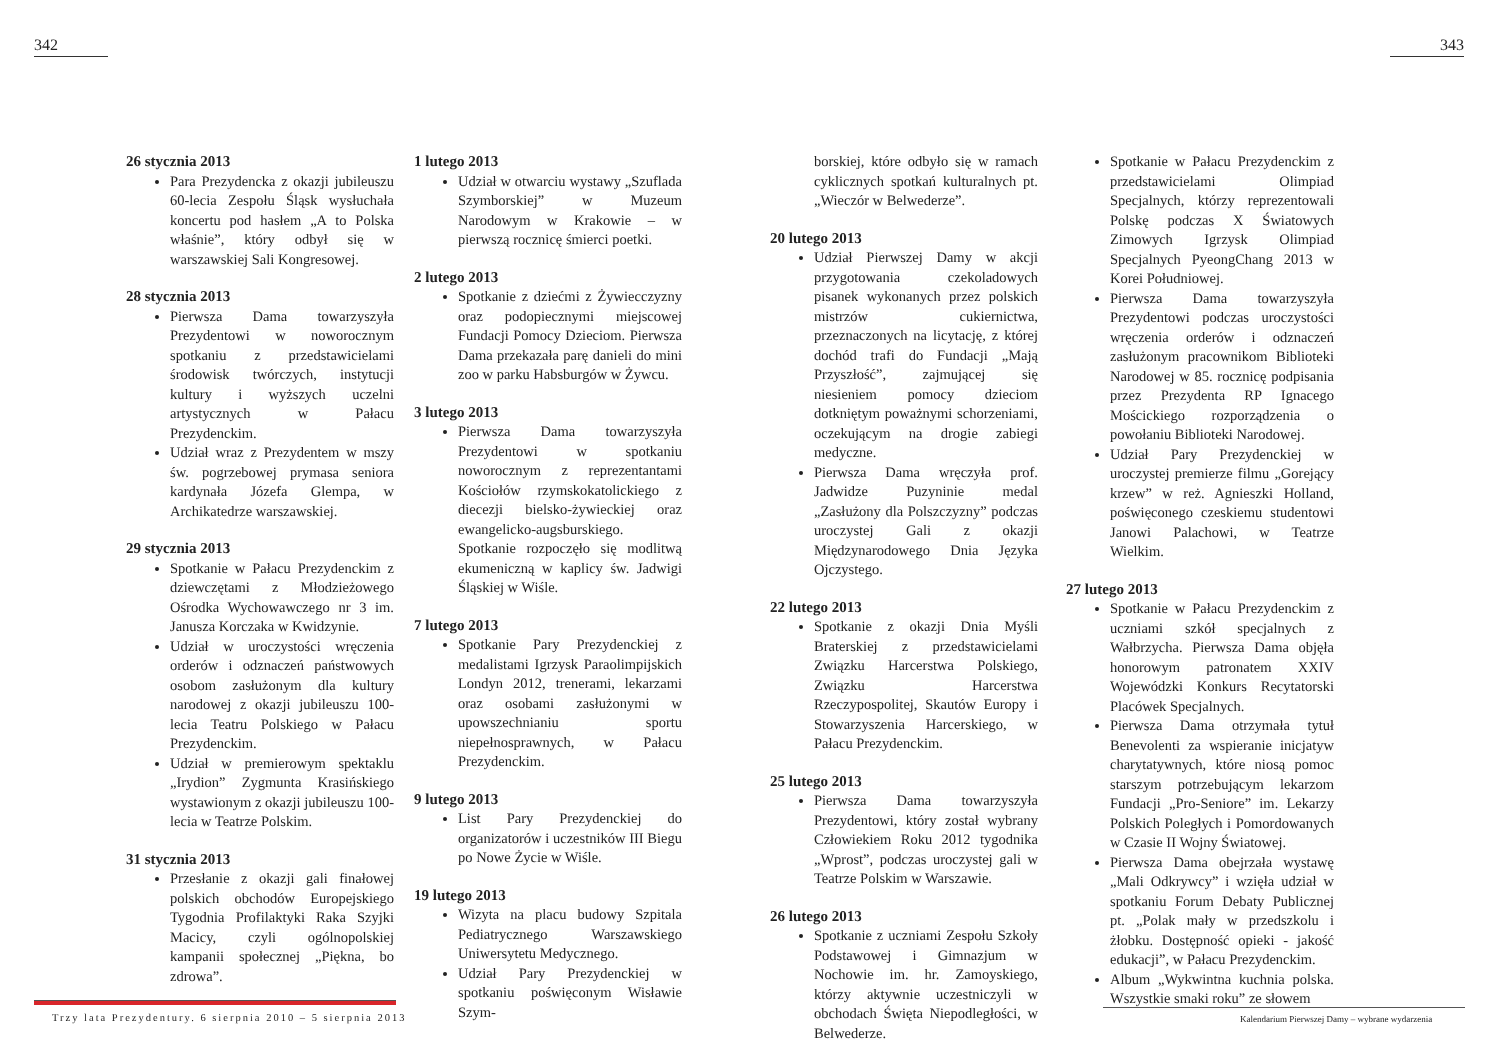342 343
26 stycznia 2013
Para Prezydencka z okazji jubileuszu 60-lecia Zespołu Śląsk wysłuchała koncertu pod hasłem „A to Polska właśnie”, który odbył się w warszawskiej Sali Kongresowej.
28 stycznia 2013
Pierwsza Dama towarzyszyła Prezydentowi w noworocznym spotkaniu z przedstawicielami środowisk twórczych, instytucji kultury i wyższych uczelni artystycznych w Pałacu Prezydenckim.
Udział wraz z Prezydentem w mszy św. pogrzebowej prymasa seniora kardynała Józefa Glempa, w Archikatedrze warszawskiej.
29 stycznia 2013
Spotkanie w Pałacu Prezydenckim z dziewczętami z Młodzieżowego Ośrodka Wychowawczego nr 3 im. Janusza Korczaka w Kwidzynie.
Udział w uroczystości wręczenia orderów i odznaczeń państwowych osobom zasłużonym dla kultury narodowej z okazji jubileuszu 100-lecia Teatru Polskiego w Pałacu Prezydenckim.
Udział w premierowym spektaklu „Irydion” Zygmunta Krasińskiego wystawionym z okazji jubileuszu 100-lecia w Teatrze Polskim.
31 stycznia 2013
Przesłanie z okazji gali finałowej polskich obchodów Europejskiego Tygodnia Profilaktyki Raka Szyjki Macicy, czyli ogólnopolskiej kampanii społecznej „Piękna, bo zdrowa”.
1 lutego 2013
Udział w otwarciu wystawy „Szuflada Szymborskiej” w Muzeum Narodowym w Krakowie – w pierwszą rocznicę śmierci poetki.
2 lutego 2013
Spotkanie z dziećmi z Żywiecczyzny oraz podopiecznymi miejscowej Fundacji Pomocy Dzieciom. Pierwsza Dama przekazała parę danieli do mini zoo w parku Habsburgów w Żywcu.
3 lutego 2013
Pierwsza Dama towarzyszyła Prezydentowi w spotkaniu noworocznym z reprezentantami Kościołów rzymskokatolickiego z diecezji bielsko-żywieckiej oraz ewangelicko-augsburskiego. Spotkanie rozpoczęło się modlitwą ekumeniczną w kaplicy św. Jadwigi Śląskiej w Wiśle.
7 lutego 2013
Spotkanie Pary Prezydenckiej z medalistami Igrzysk Paraolimpijskich Londyn 2012, trenerami, lekarzami oraz osobami zasłużonymi w upowszechnianiu sportu niepełnosprawnych, w Pałacu Prezydenckim.
9 lutego 2013
List Pary Prezydenckiej do organizatorów i uczestników III Biegu po Nowe Życie w Wiśle.
19 lutego 2013
Wizyta na placu budowy Szpitala Pediatrycznego Warszawskiego Uniwersytetu Medycznego.
Udział Pary Prezydenckiej w spotkaniu poświęconym Wisławie Szym-
borskiej, które odbyło się w ramach cyklicznych spotkań kulturalnych pt. „Wieczór w Belwederze”.
20 lutego 2013
Udział Pierwszej Damy w akcji przygotowania czekoladowych pisanek wykonanych przez polskich mistrzów cukiernictwa, przeznaczonych na licytację, z której dochód trafi do Fundacji „Mają Przyszłość”, zajmującej się niesieniem pomocy dzieciom dotkniętym poważnymi schorzeniami, oczekującym na drogie zabiegi medyczne.
Pierwsza Dama wręczyła prof. Jadwidze Puzyninie medal „Zasłużony dla Polszczyzny” podczas uroczystej Gali z okazji Międzynarodowego Dnia Języka Ojczystego.
22 lutego 2013
Spotkanie z okazji Dnia Myśli Braterskiej z przedstawicielami Związku Harcerstwa Polskiego, Związku Harcerstwa Rzeczypospolitej, Skautów Europy i Stowarzyszenia Harcerskiego, w Pałacu Prezydenckim.
25 lutego 2013
Pierwsza Dama towarzyszyła Prezydentowi, który został wybrany Człowiekiem Roku 2012 tygodnika „Wprost”, podczas uroczystej gali w Teatrze Polskim w Warszawie.
26 lutego 2013
Spotkanie z uczniami Zespołu Szkoły Podstawowej i Gimnazjum w Nochowie im. hr. Zamoyskiego, którzy aktywnie uczestniczyli w obchodach Święta Niepodległości, w Belwederze.
Spotkanie w Pałacu Prezydenckim z przedstawicielami Olimpiad Specjalnych, którzy reprezentowali Polskę podczas X Światowych Zimowych Igrzysk Olimpiad Specjalnych PyeongChang 2013 w Korei Południowej.
Pierwsza Dama towarzyszyła Prezydentowi podczas uroczystości wręczenia orderów i odznaczeń zasłużonym pracownikom Biblioteki Narodowej w 85. rocznicę podpisania przez Prezydenta RP Ignacego Mościckiego rozporządzenia o powołaniu Biblioteki Narodowej.
Udział Pary Prezydenckiej w uroczystej premierze filmu „Gorejący krzew” w reż. Agnieszki Holland, poświęconego czeskiemu studentowi Janowi Palachowi, w Teatrze Wielkim.
27 lutego 2013
Spotkanie w Pałacu Prezydenckim z uczniami szkół specjalnych z Wałbrzycha. Pierwsza Dama objęła honorowym patronatem XXIV Wojewódzki Konkurs Recytatorski Placówek Specjalnych.
Pierwsza Dama otrzymała tytuł Benevolenti za wspieranie inicjatyw charytatywnych, które niosą pomoc starszym potrzebującym lekarzom Fundacji „Pro-Seniore” im. Lekarzy Polskich Poległych i Pomordowanych w Czasie II Wojny Światowej.
Pierwsza Dama obejrzała wystawę „Mali Odkrywcy” i wzięła udział w spotkaniu Forum Debaty Publicznej pt. „Polak mały w przedszkolu i żłobku. Dostępność opieki - jakość edukacji”, w Pałacu Prezydenckim.
Album „Wykwintna kuchnia polska. Wszystkie smaki roku” ze słowem
Trzy lata Prezydentury. 6 sierpnia 2010 – 5 sierpnia 2013
Kalendarium Pierwszej Damy – wybrane wydarzenia